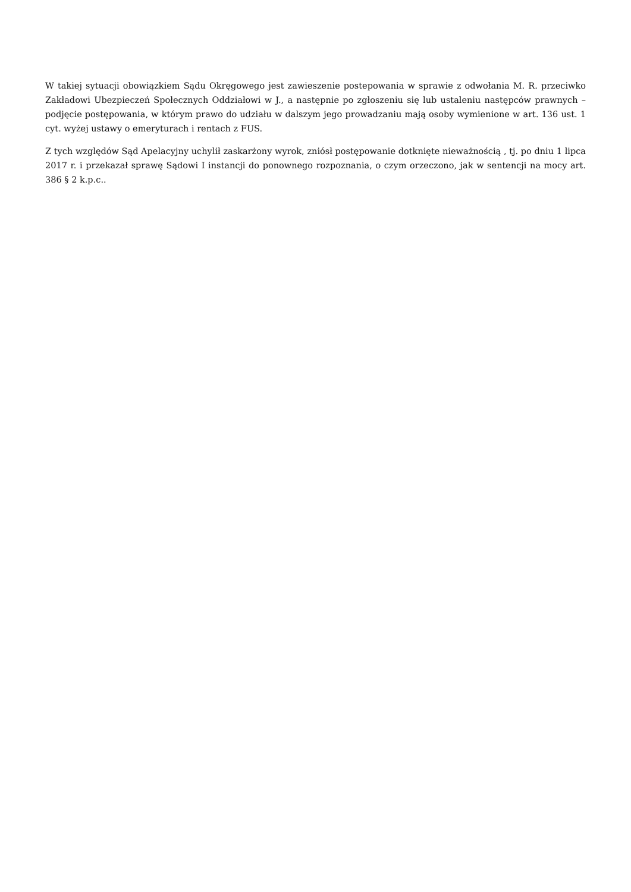W takiej sytuacji obowiązkiem Sądu Okręgowego jest zawieszenie postepowania w sprawie z odwołania M. R. przeciwko Zakładowi Ubezpieczeń Społecznych Oddziałowi w J., a następnie po zgłoszeniu się lub ustaleniu następców prawnych – podjęcie postępowania, w którym prawo do udziału w dalszym jego prowadzaniu mają osoby wymienione w art. 136 ust. 1 cyt. wyżej ustawy o emeryturach i rentach z FUS.
Z tych względów Sąd Apelacyjny uchylił zaskarżony wyrok, zniósł postępowanie dotknięte nieważnością , tj. po dniu 1 lipca 2017 r. i przekazał sprawę Sądowi I instancji do ponownego rozpoznania, o czym orzeczono, jak w sentencji na mocy art. 386 § 2 k.p.c..